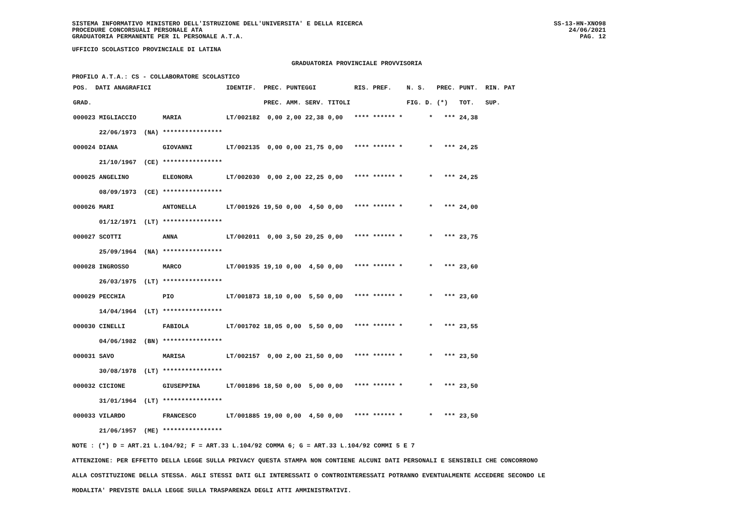SS-13-HN-XNO98
24/06/2021
PAG. 12
SISTEMA INFORMATIVO MINISTERO DELL'ISTRUZIONE DELL'UNIVERSITA' E DELLA RICERCA
PROCEDURE CONCORSUALI PERSONALE ATA
GRADUATORIA PERMANENTE PER IL PERSONALE A.T.A.
UFFICIO SCOLASTICO PROVINCIALE DI LATINA
GRADUATORIA PROVINCIALE PROVVISORIA
PROFILO A.T.A.: CS - COLLABORATORE SCOLASTICO
| POS. DATI ANAGRAFICI | | IDENTIF. | PREC. | PUNTEGGI | | | RIS. PREF. | N. S. | PREC. | PUNT. RIN. PAT |
| --- | --- | --- | --- | --- | --- | --- | --- | --- | --- | --- |
| GRAD. | | | PREC. | AMM. | SERV. | TITOLI | | FIG. D. | (*) | TOT. SUP. |
| 000023 MIGLIACCIO | MARIA | LT/002182 | 0,00 | 2,00 | 22,38 | 0,00 | **** ****** * | * | *** | 24,38 |
| 22/06/1973 (NA) | **************** | | | | | | | | | |
| 000024 DIANA | GIOVANNI | LT/002135 | 0,00 | 0,00 | 21,75 | 0,00 | **** ****** * | * | *** | 24,25 |
| 21/10/1967 (CE) | **************** | | | | | | | | | |
| 000025 ANGELINO | ELEONORA | LT/002030 | 0,00 | 2,00 | 22,25 | 0,00 | **** ****** * | * | *** | 24,25 |
| 08/09/1973 (CE) | **************** | | | | | | | | | |
| 000026 MARI | ANTONELLA | LT/001926 | 19,50 | 0,00 | 4,50 | 0,00 | **** ****** * | * | *** | 24,00 |
| 01/12/1971 (LT) | **************** | | | | | | | | | |
| 000027 SCOTTI | ANNA | LT/002011 | 0,00 | 3,50 | 20,25 | 0,00 | **** ****** * | * | *** | 23,75 |
| 25/09/1964 (NA) | **************** | | | | | | | | | |
| 000028 INGROSSO | MARCO | LT/001935 | 19,10 | 0,00 | 4,50 | 0,00 | **** ****** * | * | *** | 23,60 |
| 26/03/1975 (LT) | **************** | | | | | | | | | |
| 000029 PECCHIA | PIO | LT/001873 | 18,10 | 0,00 | 5,50 | 0,00 | **** ****** * | * | *** | 23,60 |
| 14/04/1964 (LT) | **************** | | | | | | | | | |
| 000030 CINELLI | FABIOLA | LT/001702 | 18,05 | 0,00 | 5,50 | 0,00 | **** ****** * | * | *** | 23,55 |
| 04/06/1982 (BN) | **************** | | | | | | | | | |
| 000031 SAVO | MARISA | LT/002157 | 0,00 | 2,00 | 21,50 | 0,00 | **** ****** * | * | *** | 23,50 |
| 30/08/1978 (LT) | **************** | | | | | | | | | |
| 000032 CICIONE | GIUSEPPINA | LT/001896 | 18,50 | 0,00 | 5,00 | 0,00 | **** ****** * | * | *** | 23,50 |
| 31/01/1964 (LT) | **************** | | | | | | | | | |
| 000033 VILARDO | FRANCESCO | LT/001885 | 19,00 | 0,00 | 4,50 | 0,00 | **** ****** * | * | *** | 23,50 |
| 21/06/1957 (ME) | **************** | | | | | | | | | |
NOTE : (*) D = ART.21 L.104/92; F = ART.33 L.104/92 COMMA 6; G = ART.33 L.104/92 COMMI 5 E 7
ATTENZIONE: PER EFFETTO DELLA LEGGE SULLA PRIVACY QUESTA STAMPA NON CONTIENE ALCUNI DATI PERSONALI E SENSIBILI CHE CONCORRONO
ALLA COSTITUZIONE DELLA STESSA. AGLI STESSI DATI GLI INTERESSATI O CONTROINTERESSATI POTRANNO EVENTUALMENTE ACCEDERE SECONDO LE
MODALITA' PREVISTE DALLA LEGGE SULLA TRASPARENZA DEGLI ATTI AMMINISTRATIVI.